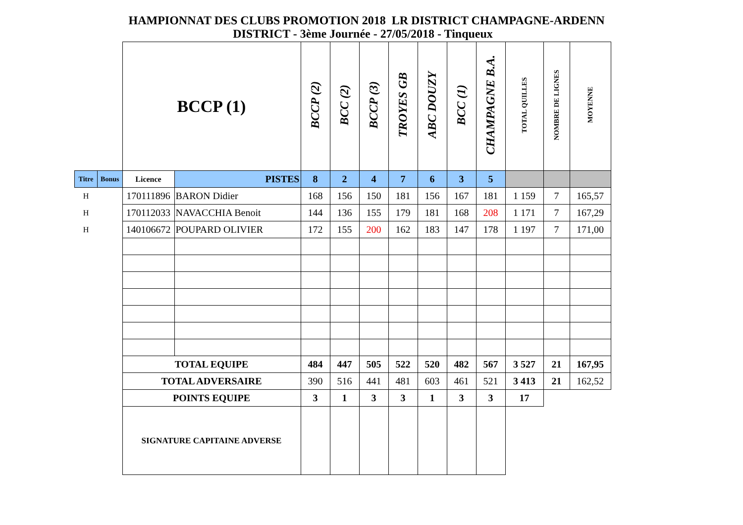HAMPIONNAT DES CLUBS PROMOTION 2018 LR DISTRICT CHAMPAGNE-ARDENN
DISTRICT - 3ème Journée - 27/05/2018 - Tinqueux
| | | BCCP (1) | | BCCP (2) | BCC (2) | BCCP (3) | TROYES GB | ABC DOUZY | BCC (1) | CHAMPAGNE B.A. | TOTAL QUILLES | NOMBRE DE LIGNES | MOYENNE |
| Titre | Bonus | Licence | PISTES | 8 | 2 | 4 | 7 | 6 | 3 | 5 | | | |
| H | | 170111896 | BARON Didier | 168 | 156 | 150 | 181 | 156 | 167 | 181 | 1 159 | 7 | 165,57 |
| H | | 170112033 | NAVACCHIA Benoit | 144 | 136 | 155 | 179 | 181 | 168 | 208 | 1 171 | 7 | 167,29 |
| H | | 140106672 | POUPARD OLIVIER | 172 | 155 | 200 | 162 | 183 | 147 | 178 | 1 197 | 7 | 171,00 |
| | | TOTAL EQUIPE | | 484 | 447 | 505 | 522 | 520 | 482 | 567 | 3 527 | 21 | 167,95 |
| | | TOTAL ADVERSAIRE | | 390 | 516 | 441 | 481 | 603 | 461 | 521 | 3 413 | 21 | 162,52 |
| | | POINTS EQUIPE | | 3 | 1 | 3 | 3 | 1 | 3 | 3 | 17 | | |
| | | SIGNATURE CAPITAINE ADVERSE | | | | | | | | | | | |